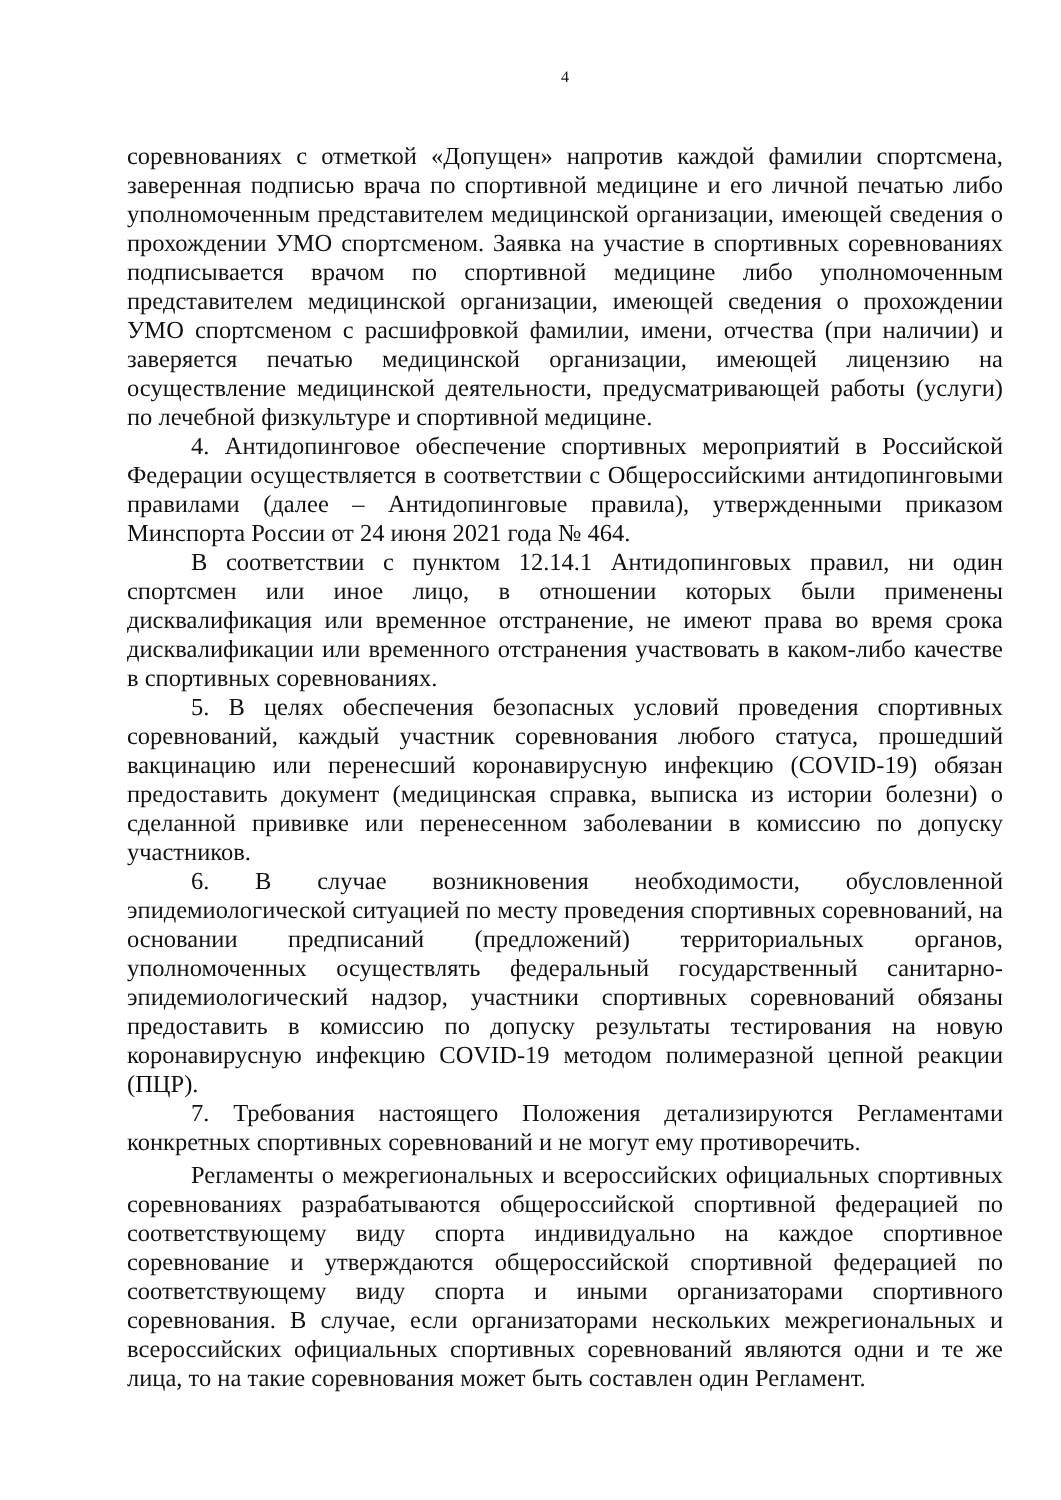4
соревнованиях с отметкой «Допущен» напротив каждой фамилии спортсмена, заверенная подписью врача по спортивной медицине и его личной печатью либо уполномоченным представителем медицинской организации, имеющей сведения о прохождении УМО спортсменом. Заявка на участие в спортивных соревнованиях подписывается врачом по спортивной медицине либо уполномоченным представителем медицинской организации, имеющей сведения о прохождении УМО спортсменом с расшифровкой фамилии, имени, отчества (при наличии) и заверяется печатью медицинской организации, имеющей лицензию на осуществление медицинской деятельности, предусматривающей работы (услуги) по лечебной физкультуре и спортивной медицине.
4. Антидопинговое обеспечение спортивных мероприятий в Российской Федерации осуществляется в соответствии с Общероссийскими антидопинговыми правилами (далее – Антидопинговые правила), утвержденными приказом Минспорта России от 24 июня 2021 года № 464.
В соответствии с пунктом 12.14.1 Антидопинговых правил, ни один спортсмен или иное лицо, в отношении которых были применены дисквалификация или временное отстранение, не имеют права во время срока дисквалификации или временного отстранения участвовать в каком-либо качестве в спортивных соревнованиях.
5. В целях обеспечения безопасных условий проведения спортивных соревнований, каждый участник соревнования любого статуса, прошедший вакцинацию или перенесший коронавирусную инфекцию (COVID-19) обязан предоставить документ (медицинская справка, выписка из истории болезни) о сделанной прививке или перенесенном заболевании в комиссию по допуску участников.
6. В случае возникновения необходимости, обусловленной эпидемиологической ситуацией по месту проведения спортивных соревнований, на основании предписаний (предложений) территориальных органов, уполномоченных осуществлять федеральный государственный санитарно-эпидемиологический надзор, участники спортивных соревнований обязаны предоставить в комиссию по допуску результаты тестирования на новую коронавирусную инфекцию COVID-19 методом полимеразной цепной реакции (ПЦР).
7. Требования настоящего Положения детализируются Регламентами конкретных спортивных соревнований и не могут ему противоречить.
Регламенты о межрегиональных и всероссийских официальных спортивных соревнованиях разрабатываются общероссийской спортивной федерацией по соответствующему виду спорта индивидуально на каждое спортивное соревнование и утверждаются общероссийской спортивной федерацией по соответствующему виду спорта и иными организаторами спортивного соревнования. В случае, если организаторами нескольких межрегиональных и всероссийских официальных спортивных соревнований являются одни и те же лица, то на такие соревнования может быть составлен один Регламент.